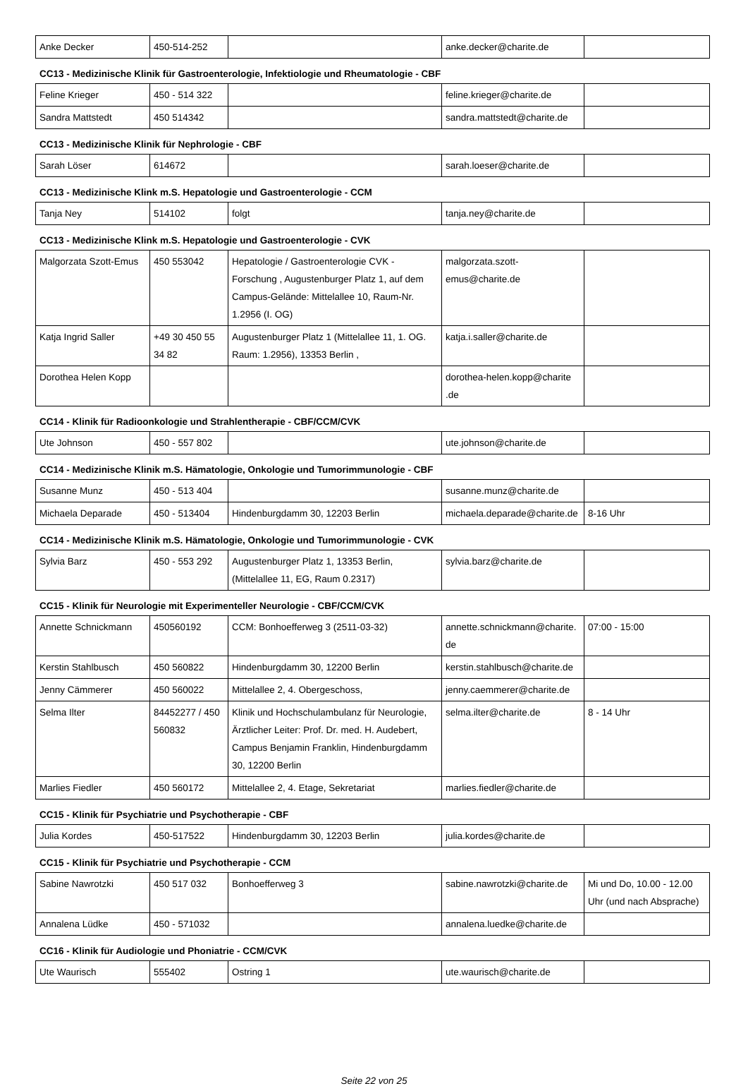| Anke Decker | 450-514-252 | | anke.decker@charite.de | |
CC13 - Medizinische Klinik für Gastroenterologie, Infektiologie und Rheumatologie - CBF
| Feline Krieger | 450 - 514 322 | | feline.krieger@charite.de | |
| Sandra Mattstedt | 450 514342 | | sandra.mattstedt@charite.de | |
CC13 - Medizinische Klinik für Nephrologie - CBF
| Sarah Löser | 614672 | | sarah.loeser@charite.de | |
CC13 - Medizinische Klink m.S. Hepatologie und Gastroenterologie - CCM
| Tanja Ney | 514102 | folgt | tanja.ney@charite.de | |
CC13 - Medizinische Klink m.S. Hepatologie und Gastroenterologie - CVK
| Malgorzata Szott-Emus | 450 553042 | Hepatologie / Gastroenterologie CVK - Forschung , Augustenburger Platz 1, auf dem Campus-Gelände: Mittelallee 10, Raum-Nr. 1.2956 (I. OG) | malgorzata.szott-emus@charite.de | |
| Katja Ingrid Saller | +49 30 450 55 34 82 | Augustenburger Platz 1 (Mittelallee 11, 1. OG. Raum: 1.2956), 13353 Berlin , | katja.i.saller@charite.de | |
| Dorothea Helen Kopp | | | dorothea-helen.kopp@charite .de | |
CC14 - Klinik für Radioonkologie und Strahlentherapie - CBF/CCM/CVK
| Ute Johnson | 450 - 557 802 | | ute.johnson@charite.de | |
CC14 - Medizinische Klinik m.S. Hämatologie, Onkologie und Tumorimmunologie - CBF
| Susanne Munz | 450 - 513 404 | | susanne.munz@charite.de | |
| Michaela Deparade | 450 - 513404 | Hindenburgdamm 30, 12203 Berlin | michaela.deparade@charite.de | 8-16 Uhr |
CC14 - Medizinische Klinik m.S. Hämatologie, Onkologie und Tumorimmunologie - CVK
| Sylvia Barz | 450 - 553 292 | Augustenburger Platz 1, 13353 Berlin, (Mittelallee 11, EG, Raum 0.2317) | sylvia.barz@charite.de | |
CC15 - Klinik für Neurologie mit Experimenteller Neurologie - CBF/CCM/CVK
| Annette Schnickmann | 450560192 | CCM: Bonhoefferweg 3 (2511-03-32) | annette.schnickmann@charite.de | 07:00 - 15:00 |
| Kerstin Stahlbusch | 450 560822 | Hindenburgdamm 30, 12200 Berlin | kerstin.stahlbusch@charite.de | |
| Jenny Cämmerer | 450 560022 | Mittelallee 2, 4. Obergeschoss, | jenny.caemmerer@charite.de | |
| Selma Ilter | 84452277 / 450 560832 | Klinik und Hochschulambulanz für Neurologie, Ärztlicher Leiter: Prof. Dr. med. H. Audebert, Campus Benjamin Franklin, Hindenburgdamm 30, 12200 Berlin | selma.ilter@charite.de | 8 - 14 Uhr |
| Marlies Fiedler | 450 560172 | Mittelallee 2, 4. Etage, Sekretariat | marlies.fiedler@charite.de | |
CC15 - Klinik für Psychiatrie und Psychotherapie - CBF
| Julia Kordes | 450-517522 | Hindenburgdamm 30, 12203 Berlin | julia.kordes@charite.de | |
CC15 - Klinik für Psychiatrie und Psychotherapie - CCM
| Sabine Nawrotzki | 450 517 032 | Bonhoefferweg 3 | sabine.nawrotzki@charite.de | Mi und Do, 10.00 - 12.00 Uhr (und nach Absprache) |
| Annalena Lüdke | 450 - 571032 | | annalena.luedke@charite.de | |
CC16 - Klinik für Audiologie und Phoniatrie - CCM/CVK
| Ute Waurisch | 555402 | Ostring 1 | ute.waurisch@charite.de | |
Seite 22 von 25